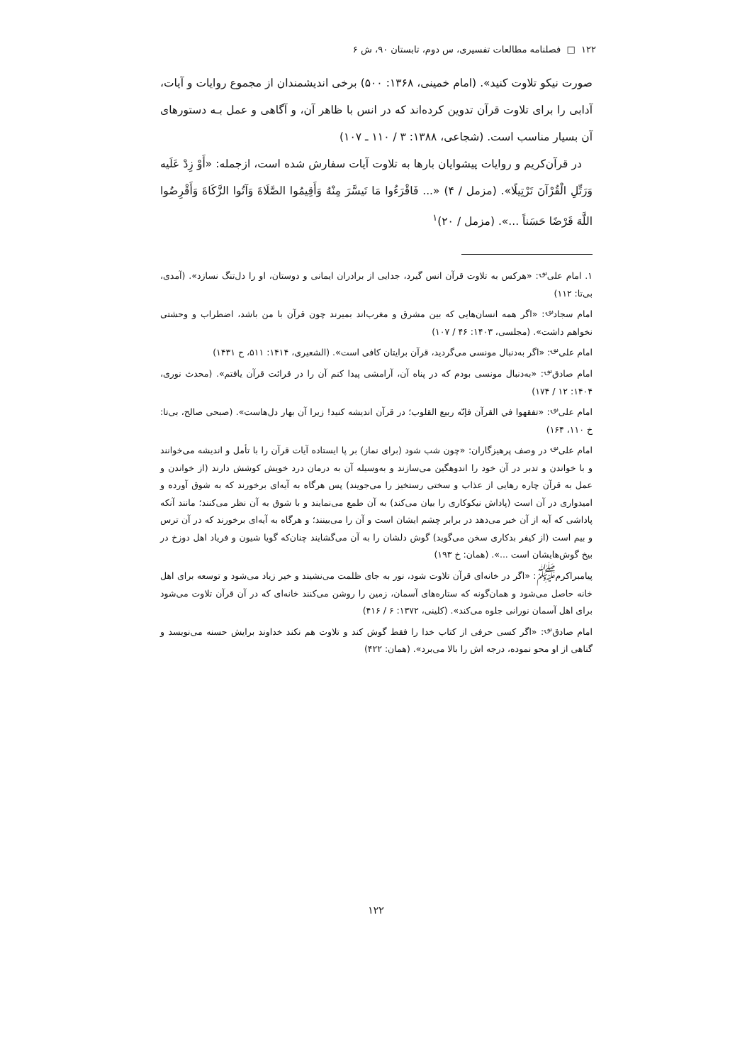۱۲۲ □ فصلنامه مطالعات تفسیری، س دوم، تابستان ۹۰، ش ۶
صورت نیکو تلاوت کنید». (امام خمینی، ۱۳۶۸: ۵۰۰) برخی اندیشمندان از مجموع روایات و آیات، آدابی را برای تلاوت قرآن تدوین کرده‌اند که در انس با ظاهر آن، و آگاهی و عمل بـه دستورهای آن بسیار مناسب است. (شجاعی، ۱۳۸۸: ۳ / ۱۱۰ ـ ۱۰۷)
در قرآن‌کریم و روایات پیشوایان بارها به تلاوت آیات سفارش شده است، ازجمله: «أَوْ زِدْ عَلَیه وَرَتِّلِ الْقُرْآنَ تَرْتِیلًا». (مزمل / ۴) «... فَاقْرَءُوا مَا تَیسَّرَ مِنْهُ وَأَقِیمُوا الصَّلَاةَ وَآتُوا الزَّکَاةَ وَأَقْرِضُوا اللَّهَ قَرْضًا حَسَناً ...». (مزمل / ۲۰)<sup>۱</sup>
۱. امام علی<sup>؈</sup>: «هرکس به تلاوت قرآن انس گیرد، جدایی از برادران ایمانی و دوستان، او را دل‌تنگ نسازد». (آمدی، بی‌تا: ۱۱۲)
امام سجاد<sup>؈</sup>: «اگر همه انسان‌هایی که بین مشرق و مغرب‌اند بمیرند چون قرآن با من باشد، اضطراب و وحشتی نخواهم داشت». (مجلسی، ۱۴۰۳: ۴۶ / ۱۰۷)
امام علی<sup>؈</sup>: «اگر به‌دنبال مونسی می‌گردید، قرآن برایتان کافی است». (الشعیری، ۱۴۱۴: ۵۱۱، ح ۱۴۳۱)
امام صادق<sup>؈</sup>: «به‌دنبال مونسی بودم که در پناه آن، آرامشی پیدا کنم آن را در قرائت قرآن یافتم». (محدث نوری، ۱۴۰۴: ۱۲ / ۱۷۴)
امام علی<sup>؈</sup>: «تفقهوا في القرآن فإنّه ربیع القلوب؛ در قرآن اندیشه کنید! زیرا آن بهار دل‌هاست». (صبحی صالح، بی‌تا: خ ۱۱۰، ۱۶۴)
امام علی<sup>؈</sup> در وصف پرهیزگاران: «چون شب شود (برای نماز) بر پا ایستاده آیات قرآن را با تأمل و اندیشه می‌خوانند و با خواندن و تدبر در آن خود را اندوهگین می‌سازند و به‌وسیله آن به درمان درد خویش کوشش دارند (از خواندن و عمل به قرآن چاره رهایی از عذاب و سختی رستخیز را می‌جویند) پس هرگاه به آیه‌ای برخورند که به شوق آورده و امیدواری در آن است (پاداش نیکوکاری را بیان می‌کند) به آن طمع می‌نمایند و با شوق به آن نظر می‌کنند؛ مانند آنکه پاداشی که آیه از آن خبر می‌دهد در برابر چشم ایشان است و آن را می‌بینند؛ و هرگاه به آیه‌ای برخورند که در آن ترس و بیم است (از کیفر بدکاری سخن می‌گوید) گوش دلشان را به آن می‌گشایند چنان‌که گویا شیون و فریاد اهل دوزخ در بیخ گوش‌هایشان است ...». (همان: خ ۱۹۳)
پیامبراکرم<sup>ﷺ</sup>: «اگر در خانه‌ای قرآن تلاوت شود، نور به جای ظلمت می‌نشیند و خیر زیاد می‌شود و توسعه برای اهل خانه حاصل می‌شود و همان‌گونه که ستاره‌های آسمان، زمین را روشن می‌کنند خانه‌ای که در آن قرآن تلاوت می‌شود برای اهل آسمان نورانی جلوه می‌کند». (کلینی، ۱۳۷۲: ۶ / ۴۱۶)
امام صادق<sup>؈</sup>: «اگر کسی حرفی از کتاب خدا را فقط گوش کند و تلاوت هم نکند خداوند برایش حسنه می‌نویسد و گناهی از او محو نموده، درجه اش را بالا می‌برد». (همان: ۴۲۲)
۱۲۲